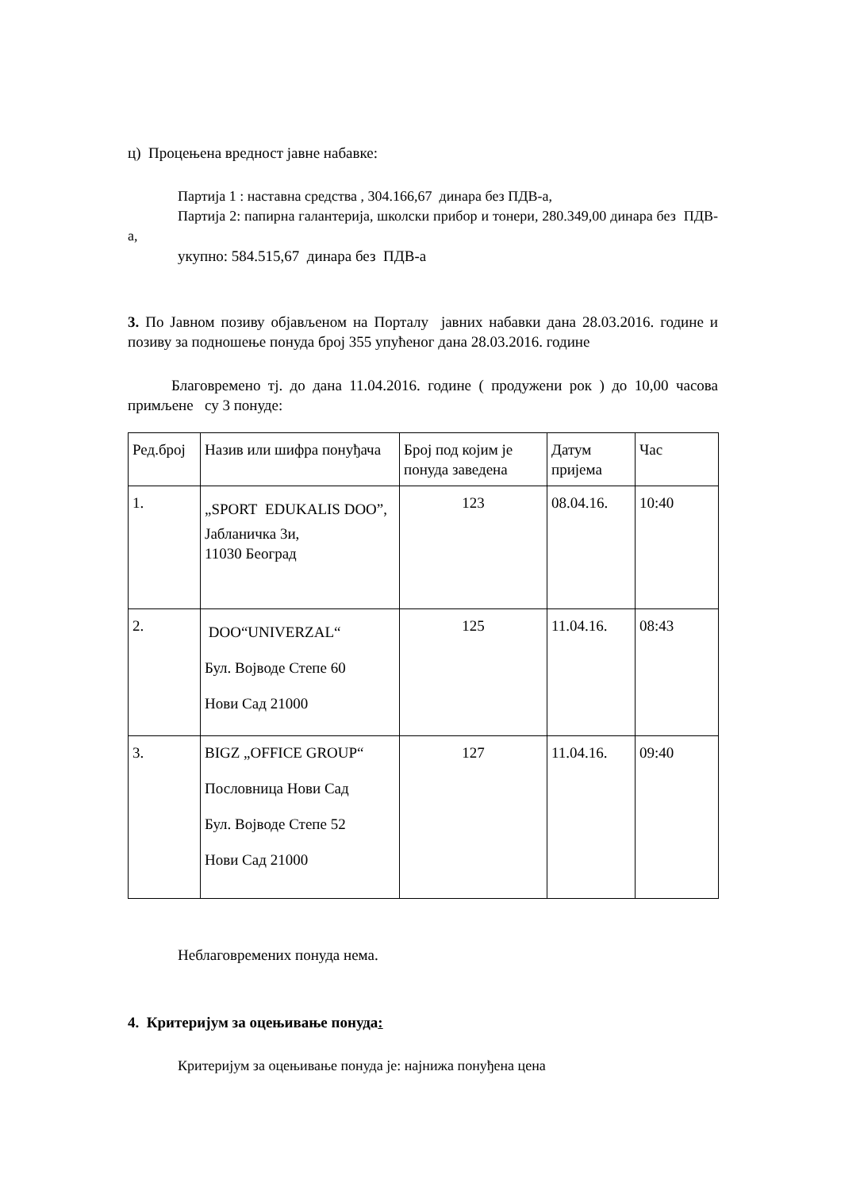ц) Процењена вредност јавне набавке:
Партија 1 : наставна средства , 304.166,67 динара без ПДВ-а,
Партија 2: папирна галантерија, школски прибор и тонери, 280.349,00 динара без ПДВ-а,
укупно: 584.515,67 динара без ПДВ-а
3. По Јавном позиву објављеном на Порталу јавних набавки дана 28.03.2016. године и позиву за подношење понуда број 355 упућеног дана 28.03.2016. године
Благовремено тј. до дана 11.04.2016. године ( продужени рок ) до 10,00 часова примљене су 3 понуде:
| Ред.број | Назив или шифра понуђача | Број под којим је понуда заведена | Датум пријема | Час |
| 1. | „SPORT EDUKALIS DOO”, Јабланичка 3и, 11030 Београд | 123 | 08.04.16. | 10:40 |
| 2. | DOO“UNIVERZAL“ Бул. Војводе Степе 60 Нови Сад 21000 | 125 | 11.04.16. | 08:43 |
| 3. | BIGZ „OFFICE GROUP“ Пословница Нови Сад Бул. Војводе Степе 52 Нови Сад 21000 | 127 | 11.04.16. | 09:40 |
Неблаговремених понуда нема.
4. Критеријум за оцењивање понуда:
Критеријум за оцењивање понуда је: најнижа понуђена цена